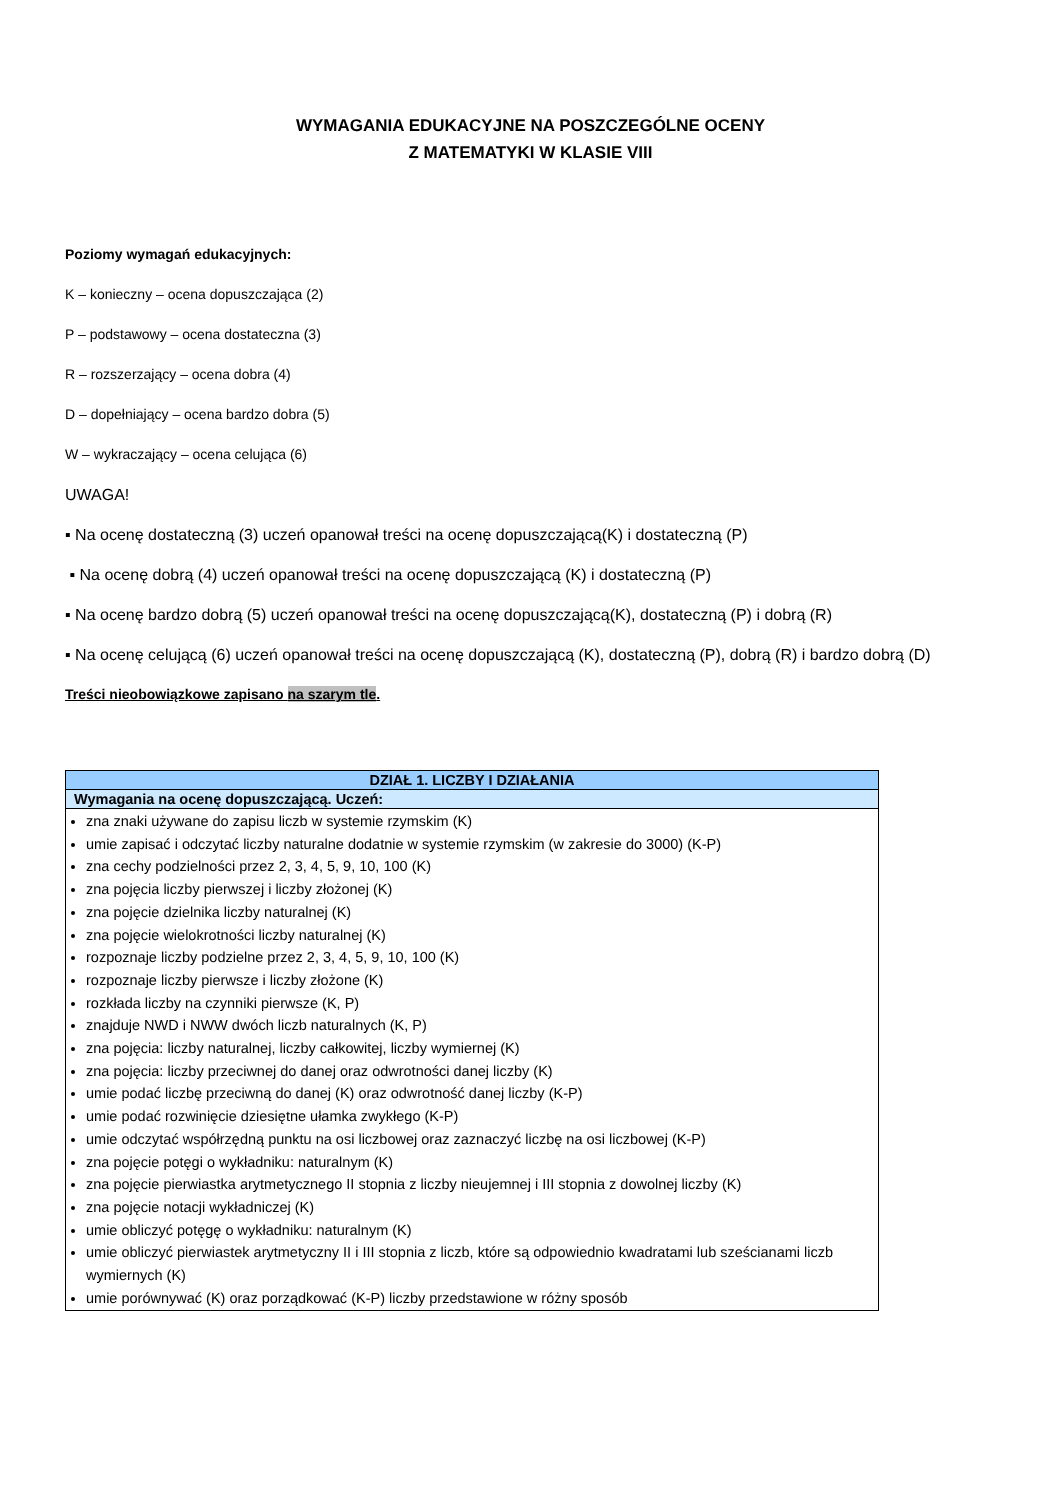WYMAGANIA EDUKACYJNE NA POSZCZEGÓLNE OCENY
Z MATEMATYKI W KLASIE VIII
Poziomy wymagań edukacyjnych:
K – konieczny – ocena dopuszczająca (2)
P – podstawowy – ocena dostateczna (3)
R – rozszerzający – ocena dobra (4)
D – dopełniający – ocena bardzo dobra (5)
W – wykraczający – ocena celująca (6)
UWAGA!
▪ Na ocenę dostateczną (3) uczeń opanował treści na ocenę dopuszczającą(K) i dostateczną (P)
▪ Na ocenę dobrą (4) uczeń opanował treści na ocenę dopuszczającą (K) i dostateczną (P)
▪ Na ocenę bardzo dobrą (5) uczeń opanował treści na ocenę dopuszczającą(K), dostateczną (P) i dobrą (R)
▪ Na ocenę celującą (6) uczeń opanował treści na ocenę dopuszczającą (K), dostateczną (P), dobrą (R) i bardzo dobrą (D)
Treści nieobowiązkowe zapisano na szarym tle.
| DZIAŁ 1. LICZBY I DZIAŁANIA |
| Wymagania na ocenę dopuszczającą. Uczeń: |
| zna znaki używane do zapisu liczb w systemie rzymskim (K) umie zapisać i odczytać liczby naturalne dodatnie w systemie rzymskim (w zakresie do 3000) (K-P) zna cechy podzielności przez 2, 3, 4, 5, 9, 10, 100 (K) zna pojęcia liczby pierwszej i liczby złożonej (K) zna pojęcie dzielnika liczby naturalnej (K) zna pojęcie wielokrotności liczby naturalnej (K) rozpoznaje liczby podzielne przez 2, 3, 4, 5, 9, 10, 100 (K) rozpoznaje liczby pierwsze i liczby złożone (K) rozkłada liczby na czynniki pierwsze (K, P) znajduje NWD i NWW dwóch liczb naturalnych (K, P) zna pojęcia: liczby naturalnej, liczby całkowitej, liczby wymiernej (K) zna pojęcia: liczby przeciwnej do danej oraz odwrotności danej liczby (K) umie podać liczbę przeciwną do danej (K) oraz odwrotność danej liczby (K-P) umie podać rozwinięcie dziesiętne ułamka zwykłego (K-P) umie odczytać współrzędną punktu na osi liczbowej oraz zaznaczyć liczbę na osi liczbowej (K-P) zna pojęcie potęgi o wykładniku: naturalnym (K) zna pojęcie pierwiastka arytmetycznego II stopnia z liczby nieujemnej i III stopnia z dowolnej liczby (K) zna pojęcie notacji wykładniczej (K) umie obliczyć potęgę o wykładniku: naturalnym (K) umie obliczyć pierwiastek arytmetyczny II i III stopnia z liczb, które są odpowiednio kwadratami lub sześcianami liczb wymiernych (K) umie porównywać (K) oraz porządkować (K-P) liczby przedstawione w różny sposób |